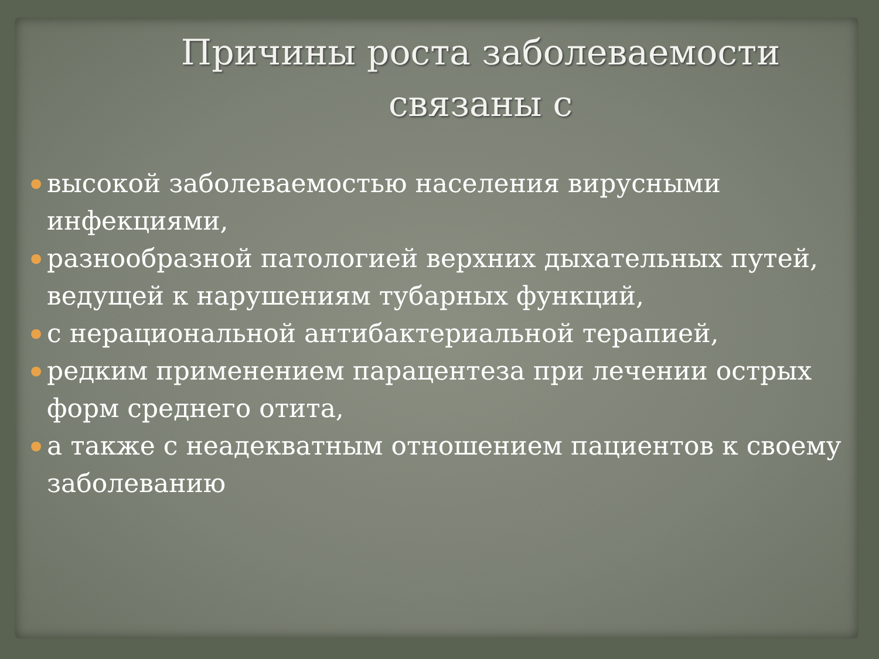Причины роста заболеваемости
связаны с
● высокой заболеваемостью населения вирусными инфекциями,
● разнообразной патологией верхних дыхательных путей, ведущей к нарушениям тубарных функций,
● с нерациональной антибактериальной терапией,
● редким применением парацентеза при лечении острых форм среднего отита,
● а также с неадекватным отношением пациентов к своему заболеванию